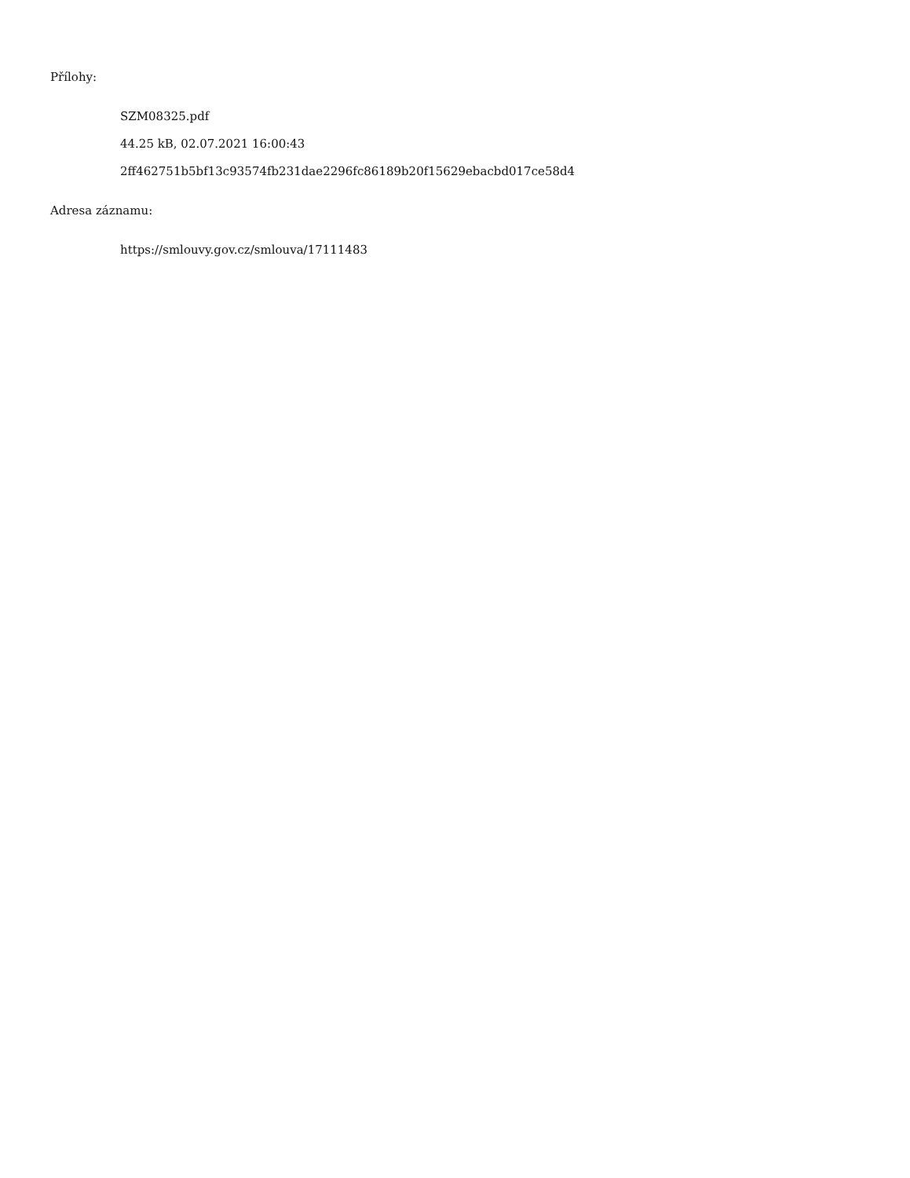Přílohy:
SZM08325.pdf
44.25 kB, 02.07.2021 16:00:43
2ff462751b5bf13c93574fb231dae2296fc86189b20f15629ebacbd017ce58d4
Adresa záznamu:
https://smlouvy.gov.cz/smlouva/17111483